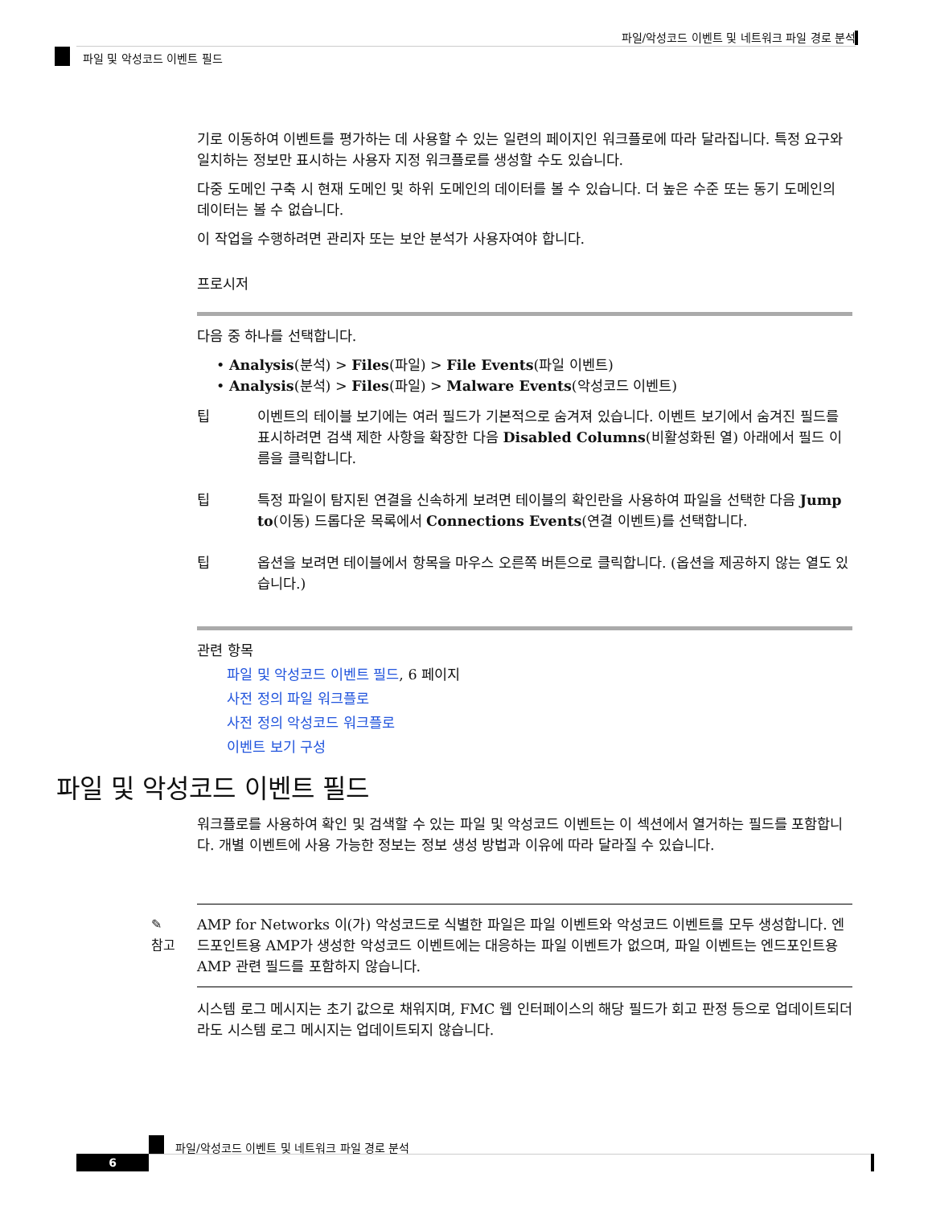파일/악성코드 이벤트 및 네트워크 파일 경로 분석
파일 및 악성코드 이벤트 필드
기로 이동하여 이벤트를 평가하는 데 사용할 수 있는 일련의 페이지인 워크플로에 따라 달라집니다. 특정 요구와 일치하는 정보만 표시하는 사용자 지정 워크플로를 생성할 수도 있습니다.
다중 도메인 구축 시 현재 도메인 및 하위 도메인의 데이터를 볼 수 있습니다. 더 높은 수준 또는 동기 도메인의 데이터는 볼 수 없습니다.
이 작업을 수행하려면 관리자 또는 보안 분석가 사용자여야 합니다.
프로시저
다음 중 하나를 선택합니다.
• Analysis(분석) > Files(파일) > File Events(파일 이벤트)
• Analysis(분석) > Files(파일) > Malware Events(악성코드 이벤트)
팁 이벤트의 테이블 보기에는 여러 필드가 기본적으로 숨겨져 있습니다. 이벤트 보기에서 숨겨진 필드를 표시하려면 검색 제한 사항을 확장한 다음 Disabled Columns(비활성화된 열) 아래에서 필드 이름을 클릭합니다.
팁 특정 파일이 탐지된 연결을 신속하게 보려면 테이블의 확인란을 사용하여 파일을 선택한 다음 Jump to(이동) 드롭다운 목록에서 Connections Events(연결 이벤트)를 선택합니다.
팁 옵션을 보려면 테이블에서 항목을 마우스 오른쪽 버튼으로 클릭합니다. (옵션을 제공하지 않는 열도 있습니다.)
관련 항목
파일 및 악성코드 이벤트 필드, 6 페이지
사전 정의 파일 워크플로
사전 정의 악성코드 워크플로
이벤트 보기 구성
파일 및 악성코드 이벤트 필드
워크플로를 사용하여 확인 및 검색할 수 있는 파일 및 악성코드 이벤트는 이 섹션에서 열거하는 필드를 포함합니다. 개별 이벤트에 사용 가능한 정보는 정보 생성 방법과 이유에 따라 달라질 수 있습니다.
✎
참고
AMP for Networks 이(가) 악성코드로 식별한 파일은 파일 이벤트와 악성코드 이벤트를 모두 생성합니다. 엔드포인트용 AMP가 생성한 악성코드 이벤트에는 대응하는 파일 이벤트가 없으며, 파일 이벤트는 엔드포인트용 AMP 관련 필드를 포함하지 않습니다.
시스템 로그 메시지는 초기 값으로 채워지며, FMC 웹 인터페이스의 해당 필드가 회고 판정 등으로 업데이트되더라도 시스템 로그 메시지는 업데이트되지 않습니다.
파일/악성코드 이벤트 및 네트워크 파일 경로 분석
6